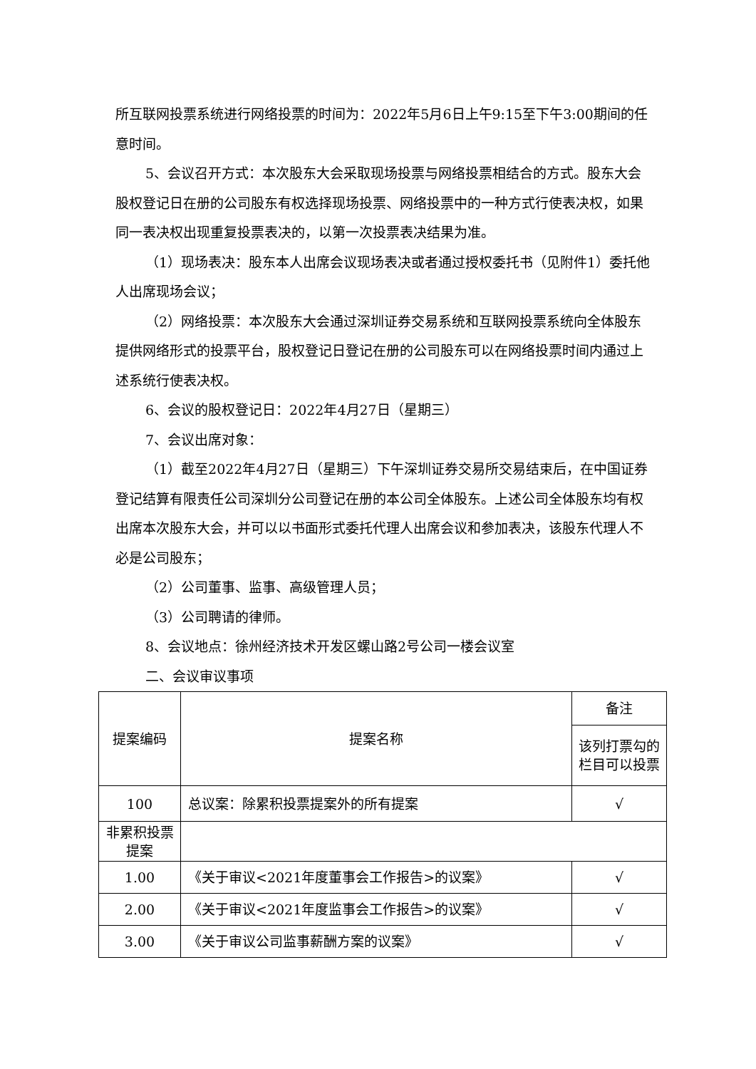所互联网投票系统进行网络投票的时间为：2022年5月6日上午9:15至下午3:00期间的任意时间。
5、会议召开方式：本次股东大会采取现场投票与网络投票相结合的方式。股东大会股权登记日在册的公司股东有权选择现场投票、网络投票中的一种方式行使表决权，如果同一表决权出现重复投票表决的，以第一次投票表决结果为准。
（1）现场表决：股东本人出席会议现场表决或者通过授权委托书（见附件1）委托他人出席现场会议；
（2）网络投票：本次股东大会通过深圳证券交易系统和互联网投票系统向全体股东提供网络形式的投票平台，股权登记日登记在册的公司股东可以在网络投票时间内通过上述系统行使表决权。
6、会议的股权登记日：2022年4月27日（星期三）
7、会议出席对象：
（1）截至2022年4月27日（星期三）下午深圳证券交易所交易结束后，在中国证券登记结算有限责任公司深圳分公司登记在册的本公司全体股东。上述公司全体股东均有权出席本次股东大会，并可以以书面形式委托代理人出席会议和参加表决，该股东代理人不必是公司股东；
（2）公司董事、监事、高级管理人员；
（3）公司聘请的律师。
8、会议地点：徐州经济技术开发区螺山路2号公司一楼会议室
二、会议审议事项
| 提案编码 | 提案名称 | 备注 |
| --- | --- | --- |
| | | 该列打票勾的栏目可以投票 |
| 100 | 总议案：除累积投票提案外的所有提案 | √ |
| 非累积投票提案 | | |
| 1.00 | 《关于审议<2021年度董事会工作报告>的议案》 | √ |
| 2.00 | 《关于审议<2021年度监事会工作报告>的议案》 | √ |
| 3.00 | 《关于审议公司监事薪酬方案的议案》 | √ |